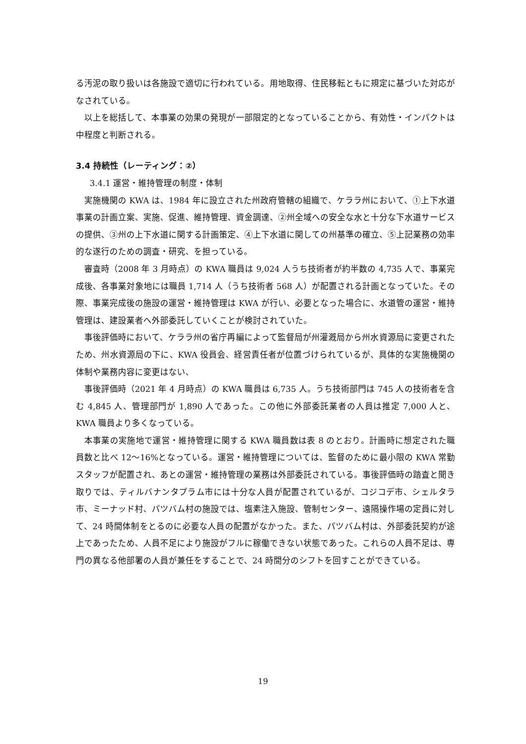る汚泥の取り扱いは各施設で適切に行われている。用地取得、住民移転ともに規定に基づいた対応がなされている。
以上を総括して、本事業の効果の発現が一部限定的となっていることから、有効性・インパクトは中程度と判断される。
3.4 持続性（レーティング：②）
3.4.1 運営・維持管理の制度・体制
実施機関の KWA は、1984 年に設立された州政府管轄の組織で、ケララ州において、①上下水道事業の計画立案、実施、促進、維持管理、資金調達、②州全域への安全な水と十分な下水道サービスの提供、③州の上下水道に関する計画策定、④上下水道に関しての州基準の確立、⑤上記業務の効率的な遂行のための調査・研究、を担っている。
審査時（2008 年 3 月時点）の KWA 職員は 9,024 人うち技術者が約半数の 4,735 人で、事業完成後、各事業対象地には職員 1,714 人（うち技術者 568 人）が配置される計画となっていた。その際、事業完成後の施設の運営・維持管理は KWA が行い、必要となった場合に、水道管の運営・維持管理は、建設業者へ外部委託していくことが検討されていた。
事後評価時において、ケララ州の省庁再編によって監督局が州灌漑局から州水資源局に変更されたため、州水資源局の下に、KWA 役員会、経営責任者が位置づけられているが、具体的な実施機関の体制や業務内容に変更はない、
事後評価時（2021 年 4 月時点）の KWA 職員は 6,735 人。うち技術部門は 745 人の技術者を含む 4,845 人、管理部門が 1,890 人であった。この他に外部委託業者の人員は推定 7,000 人と、KWA 職員より多くなっている。
本事業の実施地で運営・維持管理に関する KWA 職員数は表 8 のとおり。計画時に想定された職員数と比べ 12～16%となっている。運営・維持管理については、監督のために最小限の KWA 常勤スタッフが配置され、あとの運営・維持管理の業務は外部委託されている。事後評価時の踏査と聞き取りでは、ティルバナンタプラム市には十分な人員が配置されているが、コジコデ市、シェルタラ市、ミーナッド村、パツバム村の施設では、塩素注入施設、管制センター、遠隔操作場の定員に対して、24 時間体制をとるのに必要な人員の配置がなかった。また、パツバム村は、外部委託契約が途上であったため、人員不足により施設がフルに稼働できない状態であった。これらの人員不足は、専門の異なる他部署の人員が兼任をすることで、24 時間分のシフトを回すことができている。
19